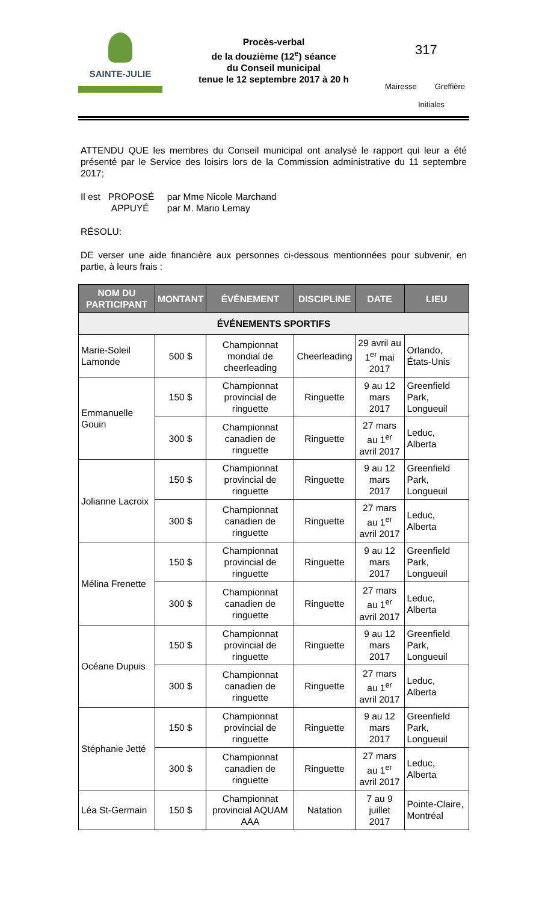SAINTE-JULIE
Procès-verbal
de la douzième (12<sup>e</sup>) séance
du Conseil municipal
tenue le 12 septembre 2017 à 20 h
317
Mairesse Greffière
Initiales
ATTENDU QUE les membres du Conseil municipal ont analysé le rapport qui leur a été présenté par le Service des loisirs lors de la Commission administrative du 11 septembre 2017;
Il est PROPOSÉ par Mme Nicole Marchand
APPUYÉ par M. Mario Lemay
RÉSOLU:
DE verser une aide financière aux personnes ci-dessous mentionnées pour subvenir, en partie, à leurs frais :
| NOM DU PARTICIPANT | MONTANT | ÉVÉNEMENT | DISCIPLINE | DATE | LIEU |
| --- | --- | --- | --- | --- | --- |
| ÉVÉNEMENTS SPORTIFS | | | | | |
| Marie-Soleil Lamonde | 500 $ | Championnat mondial de cheerleading | Cheerleading | 29 avril au 1<sup>er</sup> mai 2017 | Orlando, États-Unis |
| Emmanuelle Gouin | 150 $ | Championnat provincial de ringuette | Ringuette | 9 au 12 mars 2017 | Greenfield Park, Longueuil |
| | 300 $ | Championnat canadien de ringuette | Ringuette | 27 mars au 1<sup>er</sup> avril 2017 | Leduc, Alberta |
| Jolianne Lacroix | 150 $ | Championnat provincial de ringuette | Ringuette | 9 au 12 mars 2017 | Greenfield Park, Longueuil |
| | 300 $ | Championnat canadien de ringuette | Ringuette | 27 mars au 1<sup>er</sup> avril 2017 | Leduc, Alberta |
| Mélina Frenette | 150 $ | Championnat provincial de ringuette | Ringuette | 9 au 12 mars 2017 | Greenfield Park, Longueuil |
| | 300 $ | Championnat canadien de ringuette | Ringuette | 27 mars au 1<sup>er</sup> avril 2017 | Leduc, Alberta |
| Océane Dupuis | 150 $ | Championnat provincial de ringuette | Ringuette | 9 au 12 mars 2017 | Greenfield Park, Longueuil |
| | 300 $ | Championnat canadien de ringuette | Ringuette | 27 mars au 1<sup>er</sup> avril 2017 | Leduc, Alberta |
| Stéphanie Jetté | 150 $ | Championnat provincial de ringuette | Ringuette | 9 au 12 mars 2017 | Greenfield Park, Longueuil |
| | 300 $ | Championnat canadien de ringuette | Ringuette | 27 mars au 1<sup>er</sup> avril 2017 | Leduc, Alberta |
| Léa St-Germain | 150 $ | Championnat provincial AQUAM AAA | Natation | 7 au 9 juillet 2017 | Pointe-Claire, Montréal |